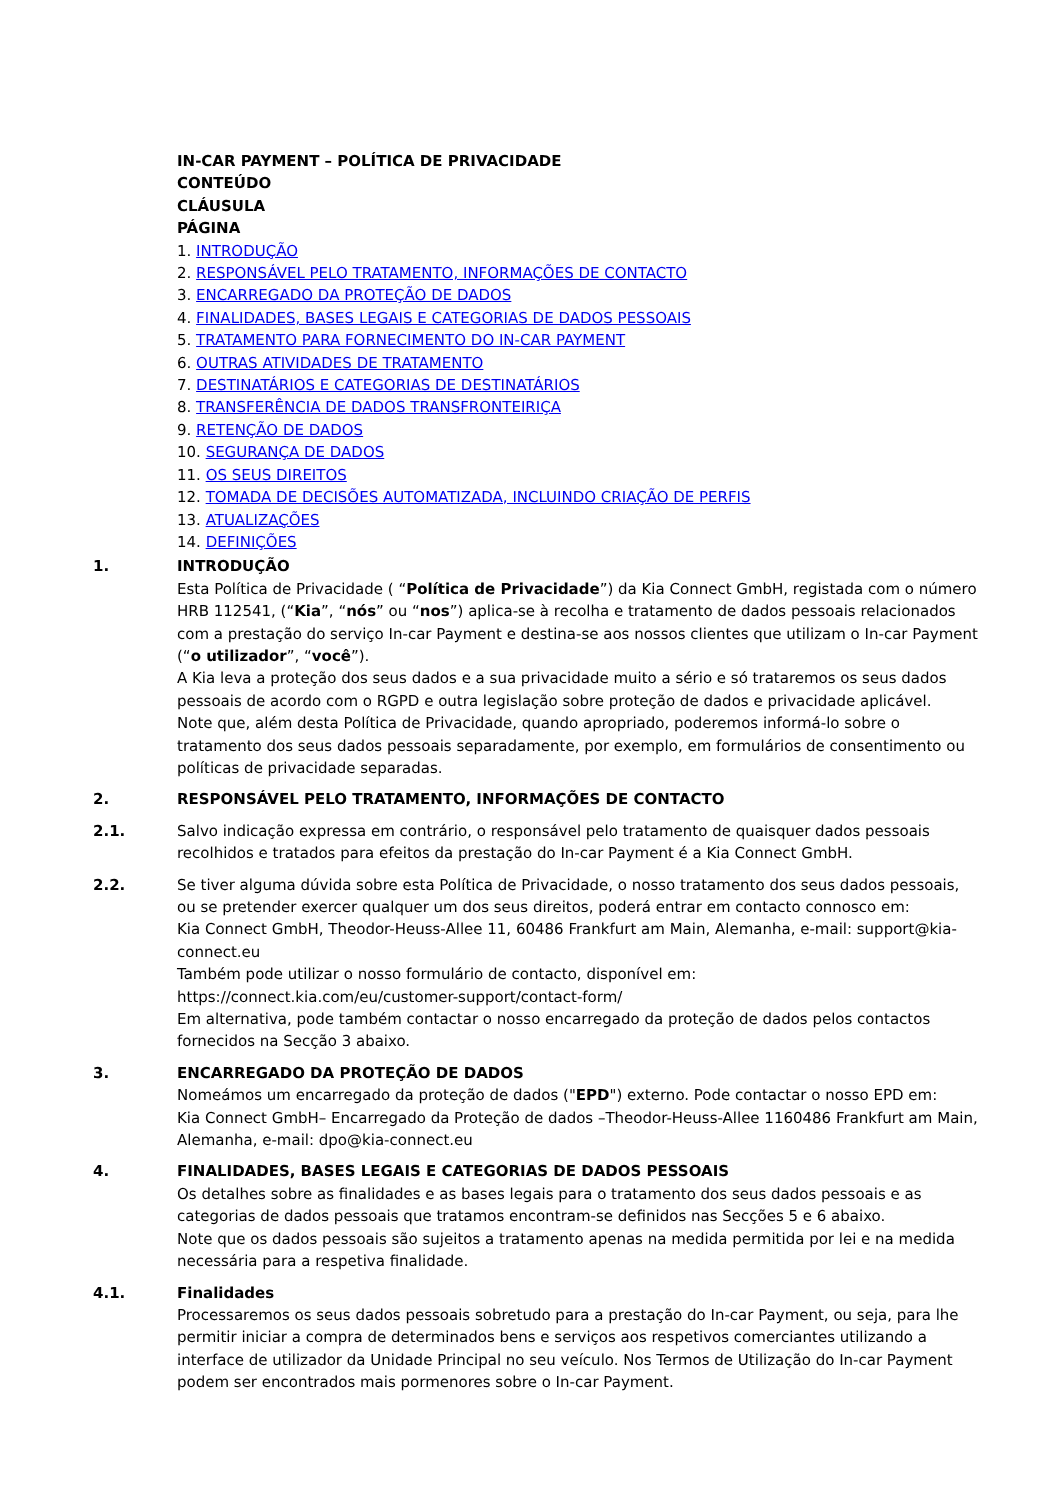IN-CAR PAYMENT – POLÍTICA DE PRIVACIDADE
CONTEÚDO
CLÁUSULA
PÁGINA
1. INTRODUÇÃO
2. RESPONSÁVEL PELO TRATAMENTO, INFORMAÇÕES DE CONTACTO
3. ENCARREGADO DA PROTEÇÃO DE DADOS
4. FINALIDADES, BASES LEGAIS E CATEGORIAS DE DADOS PESSOAIS
5. TRATAMENTO PARA FORNECIMENTO DO IN-CAR PAYMENT
6. OUTRAS ATIVIDADES DE TRATAMENTO
7. DESTINATÁRIOS E CATEGORIAS DE DESTINATÁRIOS
8. TRANSFERÊNCIA DE DADOS TRANSFRONTEIRIÇA
9. RETENÇÃO DE DADOS
10. SEGURANÇA DE DADOS
11. OS SEUS DIREITOS
12. TOMADA DE DECISÕES AUTOMATIZADA, INCLUINDO CRIAÇÃO DE PERFIS
13. ATUALIZAÇÕES
14. DEFINIÇÕES
1. INTRODUÇÃO
Esta Política de Privacidade ( “Política de Privacidade”) da Kia Connect GmbH, registada com o número HRB 112541, (“Kia”, “nós” ou “nos”) aplica-se à recolha e tratamento de dados pessoais relacionados com a prestação do serviço In-car Payment e destina-se aos nossos clientes que utilizam o In-car Payment (“o utilizador”, “você”).
A Kia leva a proteção dos seus dados e a sua privacidade muito a sério e só trataremos os seus dados pessoais de acordo com o RGPD e outra legislação sobre proteção de dados e privacidade aplicável.
Note que, além desta Política de Privacidade, quando apropriado, poderemos informá-lo sobre o tratamento dos seus dados pessoais separadamente, por exemplo, em formulários de consentimento ou políticas de privacidade separadas.
2. RESPONSÁVEL PELO TRATAMENTO, INFORMAÇÕES DE CONTACTO
2.1. Salvo indicação expressa em contrário, o responsável pelo tratamento de quaisquer dados pessoais recolhidos e tratados para efeitos da prestação do In-car Payment é a Kia Connect GmbH.
2.2. Se tiver alguma dúvida sobre esta Política de Privacidade, o nosso tratamento dos seus dados pessoais, ou se pretender exercer qualquer um dos seus direitos, poderá entrar em contacto connosco em:
Kia Connect GmbH, Theodor-Heuss-Allee 11, 60486 Frankfurt am Main, Alemanha, e-mail: support@kia-connect.eu
Também pode utilizar o nosso formulário de contacto, disponível em: https://connect.kia.com/eu/customer-support/contact-form/
Em alternativa, pode também contactar o nosso encarregado da proteção de dados pelos contactos fornecidos na Secção 3 abaixo.
3. ENCARREGADO DA PROTEÇÃO DE DADOS
Nomeámos um encarregado da proteção de dados ("EPD") externo. Pode contactar o nosso EPD em:
Kia Connect GmbH– Encarregado da Proteção de dados –Theodor-Heuss-Allee 1160486 Frankfurt am Main, Alemanha, e-mail: dpo@kia-connect.eu
4. FINALIDADES, BASES LEGAIS E CATEGORIAS DE DADOS PESSOAIS
Os detalhes sobre as finalidades e as bases legais para o tratamento dos seus dados pessoais e as categorias de dados pessoais que tratamos encontram-se definidos nas Secções 5 e 6 abaixo.
Note que os dados pessoais são sujeitos a tratamento apenas na medida permitida por lei e na medida necessária para a respetiva finalidade.
4.1. Finalidades
Processaremos os seus dados pessoais sobretudo para a prestação do In-car Payment, ou seja, para lhe permitir iniciar a compra de determinados bens e serviços aos respetivos comerciantes utilizando a interface de utilizador da Unidade Principal no seu veículo. Nos Termos de Utilização do In-car Payment podem ser encontrados mais pormenores sobre o In-car Payment.